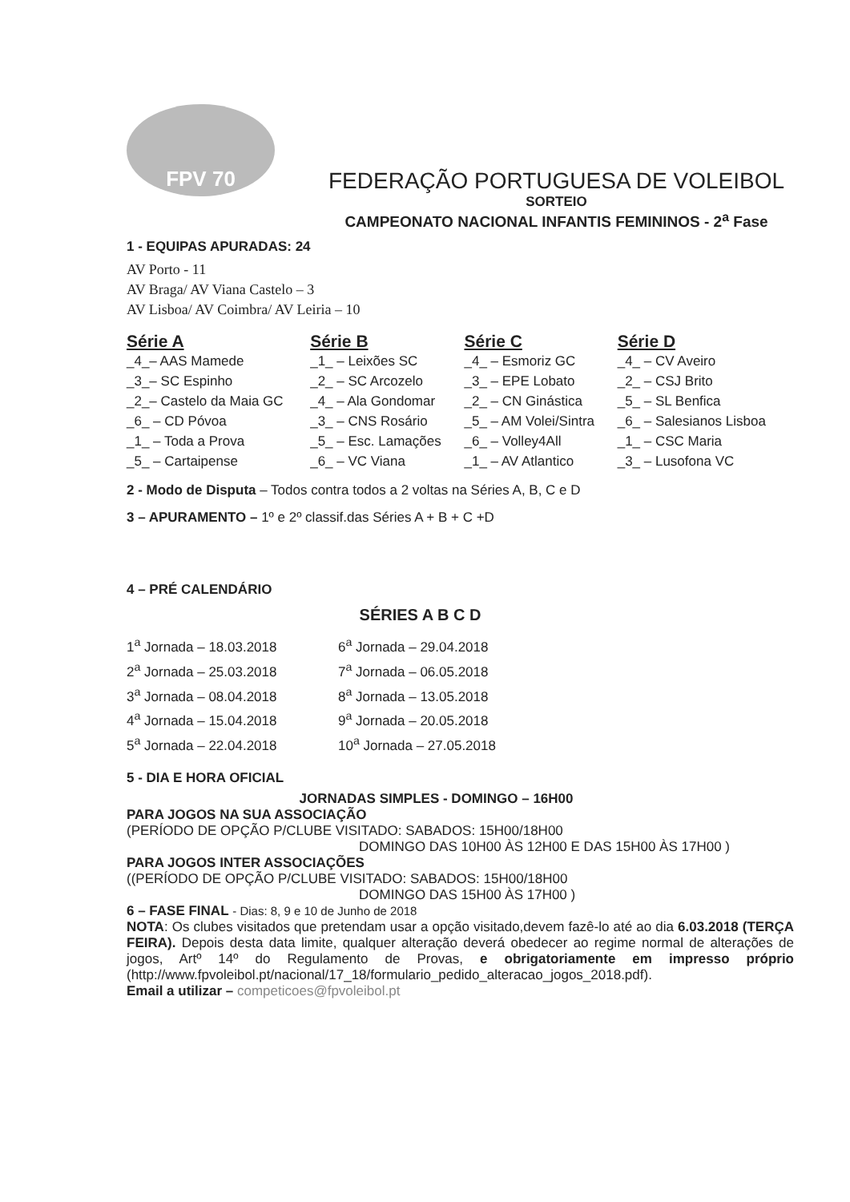FPV 70
FEDERAÇÃO PORTUGUESA DE VOLEIBOL
SORTEIO
CAMPEONATO NACIONAL INFANTIS FEMININOS - 2<sup>a</sup> Fase
1 - EQUIPAS APURADAS: 24
AV Porto - 11
AV Braga/ AV Viana Castelo – 3
AV Lisboa/ AV Coimbra/ AV Leiria – 10
| Série A | Série B | Série C | Série D |
| --- | --- | --- | --- |
| _4_– AAS Mamede | _1_ – Leixões SC | _4_ – Esmoriz GC | _4_ – CV Aveiro |
| _3_– SC Espinho | _2_ – SC Arcozelo | _3_ – EPE Lobato | _2_ – CSJ Brito |
| _2_– Castelo da Maia GC | _4_ – Ala Gondomar | _2_ – CN Ginástica | _5_ – SL Benfica |
| _6_ – CD Póvoa | _3_ – CNS Rosário | _5_ – AM Volei/Sintra | _6_ – Salesianos Lisboa |
| _1_ – Toda a Prova | _5_ – Esc. Lamações | _6_ – Volley4All | _1_ – CSC Maria |
| _5_ – Cartaipense | _6_ – VC Viana | _1_ – AV Atlantico | _3_ – Lusofona VC |
2 - Modo de Disputa – Todos contra todos a 2 voltas na Séries A, B, C e D
3 – APURAMENTO – 1º e 2º classif.das Séries A + B + C +D
4 – PRÉ CALENDÁRIO
SÉRIES A B C D
| 1<sup>a</sup> Jornada – 18.03.2018 | 6<sup>a</sup> Jornada – 29.04.2018 |
| 2<sup>a</sup> Jornada – 25.03.2018 | 7<sup>a</sup> Jornada – 06.05.2018 |
| 3<sup>a</sup> Jornada – 08.04.2018 | 8<sup>a</sup> Jornada – 13.05.2018 |
| 4<sup>a</sup> Jornada – 15.04.2018 | 9<sup>a</sup> Jornada – 20.05.2018 |
| 5<sup>a</sup> Jornada – 22.04.2018 | 10<sup>a</sup> Jornada – 27.05.2018 |
5 - DIA E HORA OFICIAL
JORNADAS SIMPLES - DOMINGO – 16H00
PARA JOGOS NA SUA ASSOCIAÇÃO
(PERÍODO DE OPÇÃO P/CLUBE VISITADO: SABADOS: 15H00/18H00
DOMINGO DAS 10H00 ÀS 12H00 E DAS 15H00 ÀS 17H00 )
PARA JOGOS INTER ASSOCIAÇÕES
((PERÍODO DE OPÇÃO P/CLUBE VISITADO: SABADOS: 15H00/18H00
DOMINGO DAS 15H00 ÀS 17H00 )
6 – FASE FINAL - Dias: 8, 9 e 10 de Junho de 2018
NOTA: Os clubes visitados que pretendam usar a opção visitado,devem fazê-lo até ao dia 6.03.2018 (TERÇA FEIRA). Depois desta data limite, qualquer alteração deverá obedecer ao regime normal de alterações de jogos, Artº 14º do Regulamento de Provas, e obrigatoriamente em impresso próprio (http://www.fpvoleibol.pt/nacional/17_18/formulario_pedido_alteracao_jogos_2018.pdf).
Email a utilizar – competicoes@fpvoleibol.pt